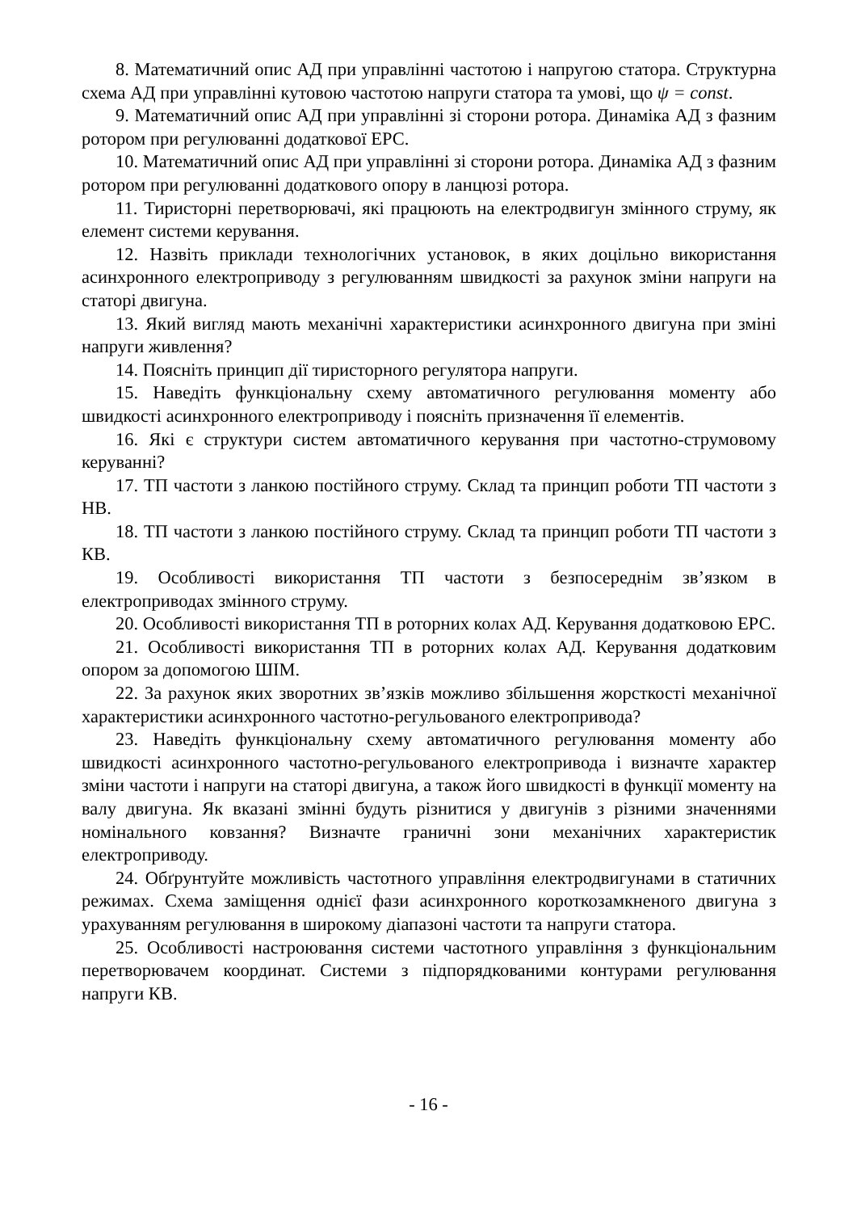8. Математичний опис АД при управлінні частотою і напругою статора. Структурна схема АД при управлінні кутовою частотою напруги статора та умові, що ψ = const.
9. Математичний опис АД при управлінні зі сторони ротора. Динаміка АД з фазним ротором при регулюванні додаткової ЕРС.
10. Математичний опис АД при управлінні зі сторони ротора. Динаміка АД з фазним ротором при регулюванні додаткового опору в ланцюзі ротора.
11. Тиристорні перетворювачі, які працюють на електродвигун змінного струму, як елемент системи керування.
12. Назвіть приклади технологічних установок, в яких доцільно використання асинхронного електроприводу з регулюванням швидкості за рахунок зміни напруги на статорі двигуна.
13. Який вигляд мають механічні характеристики асинхронного двигуна при зміні напруги живлення?
14. Поясніть принцип дії тиристорного регулятора напруги.
15. Наведіть функціональну схему автоматичного регулювання моменту або швидкості асинхронного електроприводу і поясніть призначення її елементів.
16. Які є структури систем автоматичного керування при частотно-струмовому керуванні?
17. ТП частоти з ланкою постійного струму. Склад та принцип роботи ТП частоти з НВ.
18. ТП частоти з ланкою постійного струму. Склад та принцип роботи ТП частоти з КВ.
19. Особливості використання ТП частоти з безпосереднім зв’язком в електроприводах змінного струму.
20. Особливості використання ТП в роторних колах АД. Керування додатковою ЕРС.
21. Особливості використання ТП в роторних колах АД. Керування додатковим опором за допомогою ШІМ.
22. За рахунок яких зворотних зв’язків можливо збільшення жорсткості механічної характеристики асинхронного частотно-регульованого електропривода?
23. Наведіть функціональну схему автоматичного регулювання моменту або швидкості асинхронного частотно-регульованого електропривода і визначте характер зміни частоти і напруги на статорі двигуна, а також його швидкості в функції моменту на валу двигуна. Як вказані змінні будуть різнитися у двигунів з різними значеннями номінального ковзання? Визначте граничні зони механічних характеристик електроприводу.
24. Обґрунтуйте можливість частотного управління електродвигунами в статичних режимах. Схема заміщення однієї фази асинхронного короткозамкненого двигуна з урахуванням регулювання в широкому діапазоні частоти та напруги статора.
25. Особливості настроювання системи частотного управління з функціональним перетворювачем координат. Системи з підпорядкованими контурами регулювання напруги КВ.
- 16 -